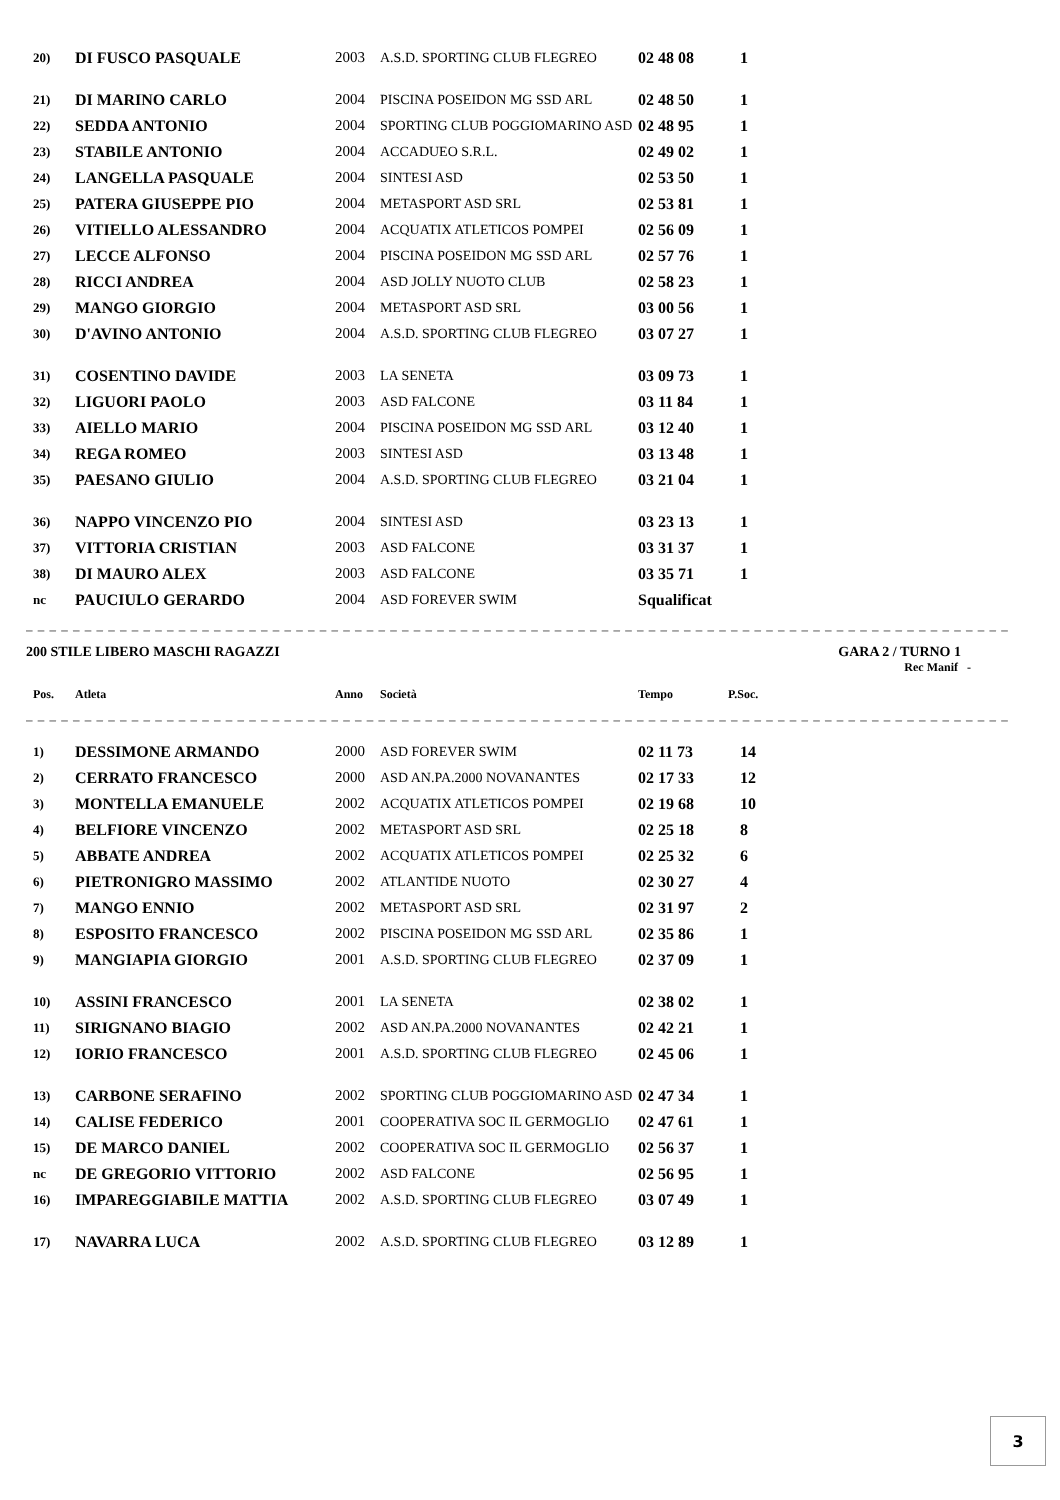| 20) | DI FUSCO PASQUALE | 2003 | A.S.D. SPORTING CLUB FLEGREO | 02 48 08 | 1 |
| 21) | DI MARINO CARLO | 2004 | PISCINA POSEIDON MG SSD ARL | 02 48 50 | 1 |
| 22) | SEDDA ANTONIO | 2004 | SPORTING CLUB POGGIOMARINO ASD | 02 48 95 | 1 |
| 23) | STABILE ANTONIO | 2004 | ACCADUEO S.R.L. | 02 49 02 | 1 |
| 24) | LANGELLA PASQUALE | 2004 | SINTESI ASD | 02 53 50 | 1 |
| 25) | PATERA GIUSEPPE PIO | 2004 | METASPORT ASD SRL | 02 53 81 | 1 |
| 26) | VITIELLO ALESSANDRO | 2004 | ACQUATIX ATLETICOS POMPEI | 02 56 09 | 1 |
| 27) | LECCE ALFONSO | 2004 | PISCINA POSEIDON MG SSD ARL | 02 57 76 | 1 |
| 28) | RICCI ANDREA | 2004 | ASD JOLLY NUOTO CLUB | 02 58 23 | 1 |
| 29) | MANGO GIORGIO | 2004 | METASPORT ASD SRL | 03 00 56 | 1 |
| 30) | D'AVINO ANTONIO | 2004 | A.S.D. SPORTING CLUB FLEGREO | 03 07 27 | 1 |
| 31) | COSENTINO DAVIDE | 2003 | LA SENETA | 03 09 73 | 1 |
| 32) | LIGUORI PAOLO | 2003 | ASD FALCONE | 03 11 84 | 1 |
| 33) | AIELLO MARIO | 2004 | PISCINA POSEIDON MG SSD ARL | 03 12 40 | 1 |
| 34) | REGA ROMEO | 2003 | SINTESI ASD | 03 13 48 | 1 |
| 35) | PAESANO GIULIO | 2004 | A.S.D. SPORTING CLUB FLEGREO | 03 21 04 | 1 |
| 36) | NAPPO VINCENZO PIO | 2004 | SINTESI ASD | 03 23 13 | 1 |
| 37) | VITTORIA CRISTIAN | 2003 | ASD FALCONE | 03 31 37 | 1 |
| 38) | DI MAURO ALEX | 2003 | ASD FALCONE | 03 35 71 | 1 |
| nc | PAUCIULO GERARDO | 2004 | ASD FOREVER SWIM | Squalificat | |
– – – – – – – – – – – – – – – – – – – – – – – – – – – – – – – – – – – – – – – – – – – – – – – – – – – – – – – – – – – – – – – – – – – – – – – – – – – – – – – – – – – –
200 STILE LIBERO MASCHI RAGAZZI GARA 2 / TURNO 1
Rec Manif -
| Pos. | Atleta | Anno | Società | Tempo | P.Soc. |
| --- | --- | --- | --- | --- | --- |
| – – – – – – – – – – – – – – – – – – – – – – – – – – – – – – – – – – – – – – – – – – – – – – – – – – – – – – – – – – – – – – – – – – – – – – – – – – – – – – – – – – – – | | | | | |
| 1) | DESSIMONE ARMANDO | 2000 | ASD FOREVER SWIM | 02 11 73 | 14 |
| 2) | CERRATO FRANCESCO | 2000 | ASD AN.PA.2000 NOVANANTES | 02 17 33 | 12 |
| 3) | MONTELLA EMANUELE | 2002 | ACQUATIX ATLETICOS POMPEI | 02 19 68 | 10 |
| 4) | BELFIORE VINCENZO | 2002 | METASPORT ASD SRL | 02 25 18 | 8 |
| 5) | ABBATE ANDREA | 2002 | ACQUATIX ATLETICOS POMPEI | 02 25 32 | 6 |
| 6) | PIETRONIGRO MASSIMO | 2002 | ATLANTIDE NUOTO | 02 30 27 | 4 |
| 7) | MANGO ENNIO | 2002 | METASPORT ASD SRL | 02 31 97 | 2 |
| 8) | ESPOSITO FRANCESCO | 2002 | PISCINA POSEIDON MG SSD ARL | 02 35 86 | 1 |
| 9) | MANGIAPIA GIORGIO | 2001 | A.S.D. SPORTING CLUB FLEGREO | 02 37 09 | 1 |
| 10) | ASSINI FRANCESCO | 2001 | LA SENETA | 02 38 02 | 1 |
| 11) | SIRIGNANO BIAGIO | 2002 | ASD AN.PA.2000 NOVANANTES | 02 42 21 | 1 |
| 12) | IORIO FRANCESCO | 2001 | A.S.D. SPORTING CLUB FLEGREO | 02 45 06 | 1 |
| 13) | CARBONE SERAFINO | 2002 | SPORTING CLUB POGGIOMARINO ASD | 02 47 34 | 1 |
| 14) | CALISE FEDERICO | 2001 | COOPERATIVA SOC IL GERMOGLIO | 02 47 61 | 1 |
| 15) | DE MARCO DANIEL | 2002 | COOPERATIVA SOC IL GERMOGLIO | 02 56 37 | 1 |
| nc | DE GREGORIO VITTORIO | 2002 | ASD FALCONE | 02 56 95 | 1 |
| 16) | IMPAREGGIABILE MATTIA | 2002 | A.S.D. SPORTING CLUB FLEGREO | 03 07 49 | 1 |
| 17) | NAVARRA LUCA | 2002 | A.S.D. SPORTING CLUB FLEGREO | 03 12 89 | 1 |
3